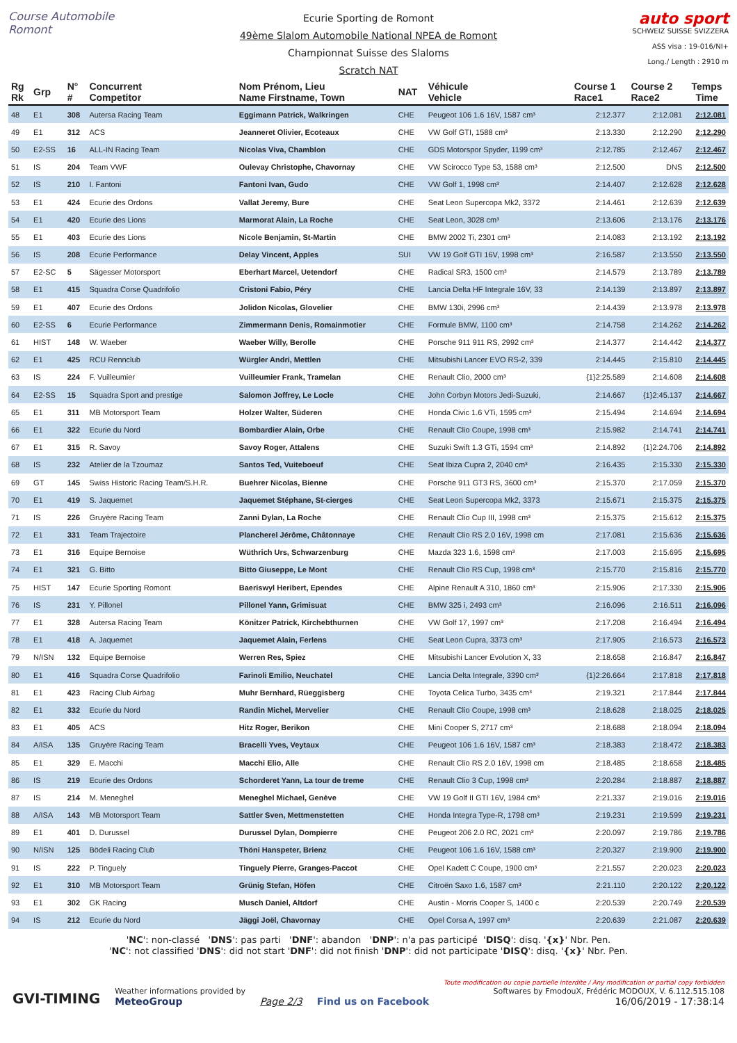Course Automobile Romont
Ecurie Sporting de Romont
49ème Slalom Automobile National NPEA de Romont
Championnat Suisse des Slaloms
Scratch NAT
auto sport
SCHWEIZ SUISSE SVIZZERA
ASS visa : 19-016/NI+
Long./ Length : 2910 m
| Rg Rk | Grp | N° # | Concurrent Competitor | Nom Prénom, Lieu Name Firstname, Town | NAT | Véhicule Vehicle | Course 1 Race1 | Course 2 Race2 | Temps Time |
| --- | --- | --- | --- | --- | --- | --- | --- | --- | --- |
| 48 | E1 | 308 | Autersa Racing Team | Eggimann Patrick, Walkringen | CHE | Peugeot 106 1.6 16V, 1587 cm³ | 2:12.377 | 2:12.081 | 2:12.081 |
| 49 | E1 | 312 | ACS | Jeanneret Olivier, Ecoteaux | CHE | VW Golf GTI, 1588 cm³ | 2:13.330 | 2:12.290 | 2:12.290 |
| 50 | E2-SS | 16 | ALL-IN Racing Team | Nicolas Viva, Chamblon | CHE | GDS Motorspor Spyder, 1199 cm³ | 2:12.785 | 2:12.467 | 2:12.467 |
| 51 | IS | 204 | Team VWF | Oulevay Christophe, Chavornay | CHE | VW Scirocco Type 53, 1588 cm³ | 2:12.500 | DNS | 2:12.500 |
| 52 | IS | 210 | I. Fantoni | Fantoni Ivan, Gudo | CHE | VW Golf 1, 1998 cm³ | 2:14.407 | 2:12.628 | 2:12.628 |
| 53 | E1 | 424 | Ecurie des Ordons | Vallat Jeremy, Bure | CHE | Seat Leon Supercopa Mk2, 3372 | 2:14.461 | 2:12.639 | 2:12.639 |
| 54 | E1 | 420 | Ecurie des Lions | Marmorat Alain, La Roche | CHE | Seat Leon, 3028 cm³ | 2:13.606 | 2:13.176 | 2:13.176 |
| 55 | E1 | 403 | Ecurie des Lions | Nicole Benjamin, St-Martin | CHE | BMW 2002 Ti, 2301 cm³ | 2:14.083 | 2:13.192 | 2:13.192 |
| 56 | IS | 208 | Ecurie Performance | Delay Vincent, Apples | SUI | VW 19 Golf GTI 16V, 1998 cm³ | 2:16.587 | 2:13.550 | 2:13.550 |
| 57 | E2-SC | 5 | Sägesser Motorsport | Eberhart Marcel, Uetendorf | CHE | Radical SR3, 1500 cm³ | 2:14.579 | 2:13.789 | 2:13.789 |
| 58 | E1 | 415 | Squadra Corse Quadrifolio | Cristoni Fabio, Péry | CHE | Lancia Delta HF Integrale 16V, 33 | 2:14.139 | 2:13.897 | 2:13.897 |
| 59 | E1 | 407 | Ecurie des Ordons | Jolidon Nicolas, Glovelier | CHE | BMW 130i, 2996 cm³ | 2:14.439 | 2:13.978 | 2:13.978 |
| 60 | E2-SS | 6 | Ecurie Performance | Zimmermann Denis, Romainmotier | CHE | Formule BMW, 1100 cm³ | 2:14.758 | 2:14.262 | 2:14.262 |
| 61 | HIST | 148 | W. Waeber | Waeber Willy, Berolle | CHE | Porsche 911 911 RS, 2992 cm³ | 2:14.377 | 2:14.442 | 2:14.377 |
| 62 | E1 | 425 | RCU Rennclub | Würgler Andri, Mettlen | CHE | Mitsubishi Lancer EVO RS-2, 339 | 2:14.445 | 2:15.810 | 2:14.445 |
| 63 | IS | 224 | F. Vuilleumier | Vuilleumier Frank, Tramelan | CHE | Renault Clio, 2000 cm³ | {1}2:25.589 | 2:14.608 | 2:14.608 |
| 64 | E2-SS | 15 | Squadra Sport and prestige | Salomon Joffrey, Le Locle | CHE | John Corbyn Motors Jedi-Suzuki, | 2:14.667 | {1}2:45.137 | 2:14.667 |
| 65 | E1 | 311 | MB Motorsport Team | Holzer Walter, Süderen | CHE | Honda Civic 1.6 VTi, 1595 cm³ | 2:15.494 | 2:14.694 | 2:14.694 |
| 66 | E1 | 322 | Ecurie du Nord | Bombardier Alain, Orbe | CHE | Renault Clio Coupe, 1998 cm³ | 2:15.982 | 2:14.741 | 2:14.741 |
| 67 | E1 | 315 | R. Savoy | Savoy Roger, Attalens | CHE | Suzuki Swift 1.3 GTi, 1594 cm³ | 2:14.892 | {1}2:24.706 | 2:14.892 |
| 68 | IS | 232 | Atelier de la Tzoumaz | Santos Ted, Vuiteboeuf | CHE | Seat Ibiza Cupra 2, 2040 cm³ | 2:16.435 | 2:15.330 | 2:15.330 |
| 69 | GT | 145 | Swiss Historic Racing Team/S.H.R. | Buehrer Nicolas, Bienne | CHE | Porsche 911 GT3 RS, 3600 cm³ | 2:15.370 | 2:17.059 | 2:15.370 |
| 70 | E1 | 419 | S. Jaquemet | Jaquemet Stéphane, St-cierges | CHE | Seat Leon Supercopa Mk2, 3373 | 2:15.671 | 2:15.375 | 2:15.375 |
| 71 | IS | 226 | Gruyère Racing Team | Zanni Dylan, La Roche | CHE | Renault Clio Cup III, 1998 cm³ | 2:15.375 | 2:15.612 | 2:15.375 |
| 72 | E1 | 331 | Team Trajectoire | Plancherel Jérôme, Châtonnaye | CHE | Renault Clio RS 2.0 16V, 1998 cm | 2:17.081 | 2:15.636 | 2:15.636 |
| 73 | E1 | 316 | Equipe Bernoise | Wüthrich Urs, Schwarzenburg | CHE | Mazda 323 1.6, 1598 cm³ | 2:17.003 | 2:15.695 | 2:15.695 |
| 74 | E1 | 321 | G. Bitto | Bitto Giuseppe, Le Mont | CHE | Renault Clio RS Cup, 1998 cm³ | 2:15.770 | 2:15.816 | 2:15.770 |
| 75 | HIST | 147 | Ecurie Sporting Romont | Baeriswyl Heribert, Ependes | CHE | Alpine Renault A 310, 1860 cm³ | 2:15.906 | 2:17.330 | 2:15.906 |
| 76 | IS | 231 | Y. Pillonel | Pillonel Yann, Grimisuat | CHE | BMW 325 i, 2493 cm³ | 2:16.096 | 2:16.511 | 2:16.096 |
| 77 | E1 | 328 | Autersa Racing Team | Könitzer Patrick, Kirchebthurnen | CHE | VW Golf 17, 1997 cm³ | 2:17.208 | 2:16.494 | 2:16.494 |
| 78 | E1 | 418 | A. Jaquemet | Jaquemet Alain, Ferlens | CHE | Seat Leon Cupra, 3373 cm³ | 2:17.905 | 2:16.573 | 2:16.573 |
| 79 | N/ISN | 132 | Equipe Bernoise | Werren Res, Spiez | CHE | Mitsubishi Lancer Evolution X, 33 | 2:18.658 | 2:16.847 | 2:16.847 |
| 80 | E1 | 416 | Squadra Corse Quadrifolio | Farinoli Emilio, Neuchatel | CHE | Lancia Delta Integrale, 3390 cm³ | {1}2:26.664 | 2:17.818 | 2:17.818 |
| 81 | E1 | 423 | Racing Club Airbag | Muhr Bernhard, Rüeggisberg | CHE | Toyota Celica Turbo, 3435 cm³ | 2:19.321 | 2:17.844 | 2:17.844 |
| 82 | E1 | 332 | Ecurie du Nord | Randin Michel, Mervelier | CHE | Renault Clio Coupe, 1998 cm³ | 2:18.628 | 2:18.025 | 2:18.025 |
| 83 | E1 | 405 | ACS | Hitz Roger, Berikon | CHE | Mini Cooper S, 2717 cm³ | 2:18.688 | 2:18.094 | 2:18.094 |
| 84 | A/ISA | 135 | Gruyère Racing Team | Bracelli Yves, Veytaux | CHE | Peugeot 106 1.6 16V, 1587 cm³ | 2:18.383 | 2:18.472 | 2:18.383 |
| 85 | E1 | 329 | E. Macchi | Macchi Elio, Alle | CHE | Renault Clio RS 2.0 16V, 1998 cm | 2:18.485 | 2:18.658 | 2:18.485 |
| 86 | IS | 219 | Ecurie des Ordons | Schorderet Yann, La tour de treme | CHE | Renault Clio 3 Cup, 1998 cm³ | 2:20.284 | 2:18.887 | 2:18.887 |
| 87 | IS | 214 | M. Meneghel | Meneghel Michael, Genève | CHE | VW 19 Golf II GTI 16V, 1984 cm³ | 2:21.337 | 2:19.016 | 2:19.016 |
| 88 | A/ISA | 143 | MB Motorsport Team | Sattler Sven, Mettmenstetten | CHE | Honda Integra Type-R, 1798 cm³ | 2:19.231 | 2:19.599 | 2:19.231 |
| 89 | E1 | 401 | D. Durussel | Durussel Dylan, Dompierre | CHE | Peugeot 206 2.0 RC, 2021 cm³ | 2:20.097 | 2:19.786 | 2:19.786 |
| 90 | N/ISN | 125 | Bödeli Racing Club | Thöni Hanspeter, Brienz | CHE | Peugeot 106 1.6 16V, 1588 cm³ | 2:20.327 | 2:19.900 | 2:19.900 |
| 91 | IS | 222 | P. Tinguely | Tinguely Pierre, Granges-Paccot | CHE | Opel Kadett C Coupe, 1900 cm³ | 2:21.557 | 2:20.023 | 2:20.023 |
| 92 | E1 | 310 | MB Motorsport Team | Grünig Stefan, Höfen | CHE | Citroën Saxo 1.6, 1587 cm³ | 2:21.110 | 2:20.122 | 2:20.122 |
| 93 | E1 | 302 | GK Racing | Musch Daniel, Altdorf | CHE | Austin - Morris Cooper S, 1400 c | 2:20.539 | 2:20.749 | 2:20.539 |
| 94 | IS | 212 | Ecurie du Nord | Jäggi Joël, Chavornay | CHE | Opel Corsa A, 1997 cm³ | 2:20.639 | 2:21.087 | 2:20.639 |
'NC': non-classé 'DNS': pas parti 'DNF': abandon 'DNP': n'a pas participé 'DISQ': disq. '{x}' Nbr. Pen.
'NC': not classified 'DNS': did not start 'DNF': did not finish 'DNP': did not participate 'DISQ': disq. '{x}' Nbr. Pen.
GVI-TIMING
Weather informations provided by
MeteoGroup
Page 2/3
Find us on Facebook
Toute modification ou copie partielle interdite / Any modification or partial copy forbidden
Softwares by FmodouX, Frédéric MODOUX, V. 6.112.515.108
16/06/2019 - 17:38:14